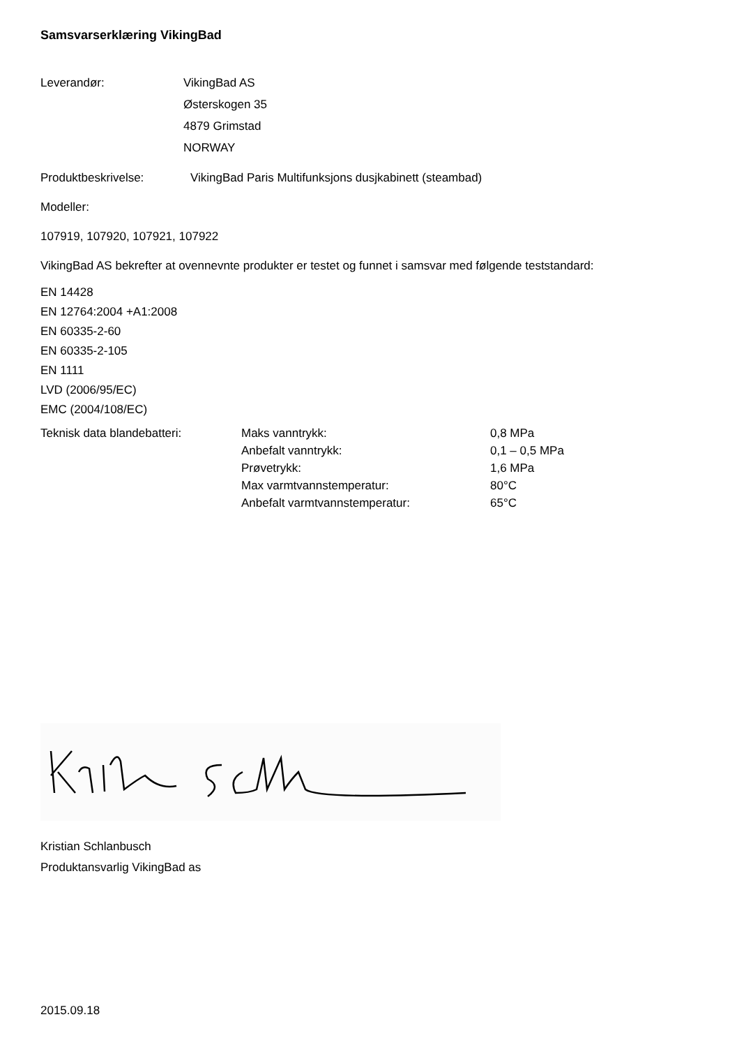Samsvarserklæring VikingBad
Leverandør: VikingBad AS
Østerskogen 35
4879 Grimstad
NORWAY
Produktbeskrivelse: VikingBad Paris Multifunksjons dusjkabinett (steambad)
Modeller:
107919, 107920, 107921, 107922
VikingBad AS bekrefter at ovennevnte produkter er testet og funnet i samsvar med følgende teststandard:
EN 14428
EN 12764:2004 +A1:2008
EN 60335-2-60
EN 60335-2-105
EN 1111
LVD (2006/95/EC)
EMC (2004/108/EC)
Teknisk data blandebatteri:
| Maks vanntrykk: | 0,8 MPa |
| Anbefalt vanntrykk: | 0,1 – 0,5 MPa |
| Prøvetrykk: | 1,6 MPa |
| Max varmtvannstemperatur: | 80°C |
| Anbefalt varmtvannstemperatur: | 65°C |
Kristian Schlanbusch
Produktansvarlig VikingBad as
2015.09.18